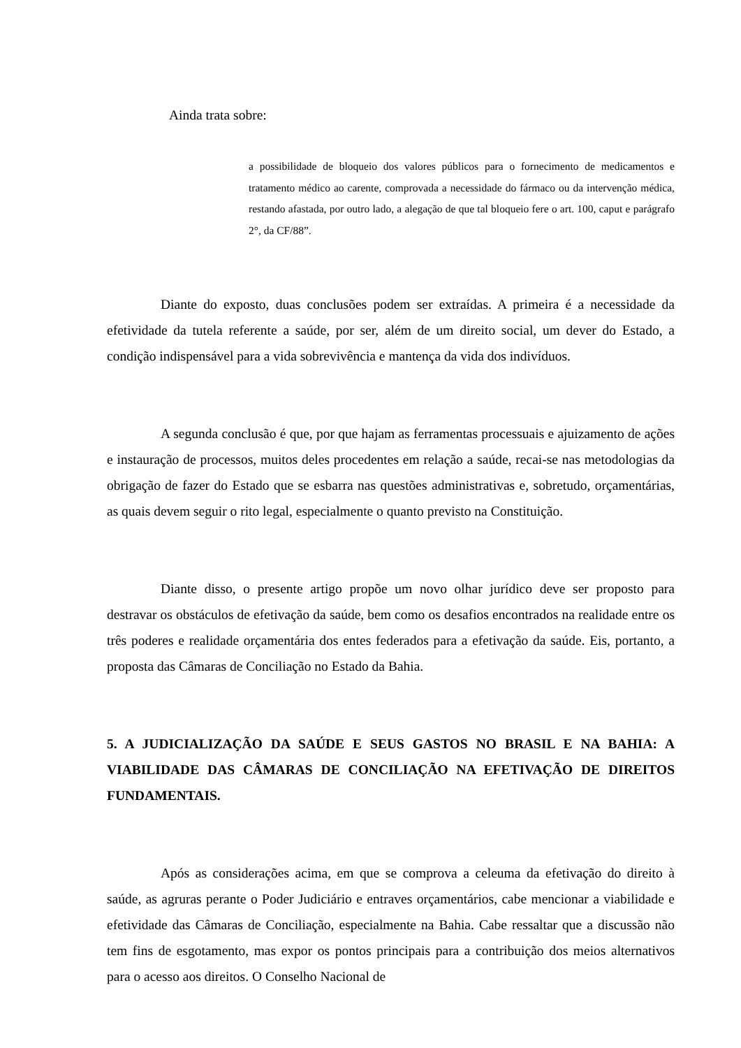Ainda trata sobre:
a possibilidade de bloqueio dos valores públicos para o fornecimento de medicamentos e tratamento médico ao carente, comprovada a necessidade do fármaco ou da intervenção médica, restando afastada, por outro lado, a alegação de que tal bloqueio fere o art. 100, caput e parágrafo 2°, da CF/88”.
Diante do exposto, duas conclusões podem ser extraídas. A primeira é a necessidade da efetividade da tutela referente a saúde, por ser, além de um direito social, um dever do Estado, a condição indispensável para a vida sobrevivência e mantença da vida dos indivíduos.
A segunda conclusão é que, por que hajam as ferramentas processuais e ajuizamento de ações e instauração de processos, muitos deles procedentes em relação a saúde, recai-se nas metodologias da obrigação de fazer do Estado que se esbarra nas questões administrativas e, sobretudo, orçamentárias, as quais devem seguir o rito legal, especialmente o quanto previsto na Constituição.
Diante disso, o presente artigo propõe um novo olhar jurídico deve ser proposto para destravar os obstáculos de efetivação da saúde, bem como os desafios encontrados na realidade entre os três poderes e realidade orçamentária dos entes federados para a efetivação da saúde. Eis, portanto, a proposta das Câmaras de Conciliação no Estado da Bahia.
5. A JUDICIALIZAÇÃO DA SAÚDE E SEUS GASTOS NO BRASIL E NA BAHIA: A VIABILIDADE DAS CÂMARAS DE CONCILIAÇÃO NA EFETIVAÇÃO DE DIREITOS FUNDAMENTAIS.
Após as considerações acima, em que se comprova a celeuma da efetivação do direito à saúde, as agruras perante o Poder Judiciário e entraves orçamentários, cabe mencionar a viabilidade e efetividade das Câmaras de Conciliação, especialmente na Bahia. Cabe ressaltar que a discussão não tem fins de esgotamento, mas expor os pontos principais para a contribuição dos meios alternativos para o acesso aos direitos. O Conselho Nacional de